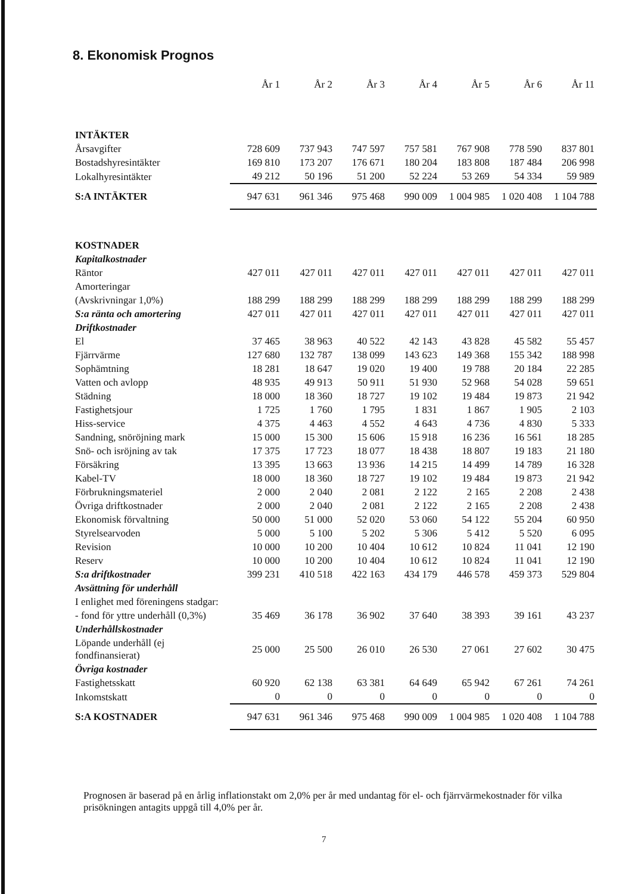8. Ekonomisk Prognos
| | År 1 | År 2 | År 3 | År 4 | År 5 | År 6 | År 11 |
| --- | --- | --- | --- | --- | --- | --- | --- |
| INTÄKTER | | | | | | | |
| Årsavgifter | 728 609 | 737 943 | 747 597 | 757 581 | 767 908 | 778 590 | 837 801 |
| Bostadshyresintäkter | 169 810 | 173 207 | 176 671 | 180 204 | 183 808 | 187 484 | 206 998 |
| Lokalhyresintäkter | 49 212 | 50 196 | 51 200 | 52 224 | 53 269 | 54 334 | 59 989 |
| S:A INTÄKTER | 947 631 | 961 346 | 975 468 | 990 009 | 1 004 985 | 1 020 408 | 1 104 788 |
| KOSTNADER | | | | | | | |
| Kapitalkostnader | | | | | | | |
| Räntor | 427 011 | 427 011 | 427 011 | 427 011 | 427 011 | 427 011 | 427 011 |
| Amorteringar | | | | | | | |
| (Avskrivningar 1,0%) | 188 299 | 188 299 | 188 299 | 188 299 | 188 299 | 188 299 | 188 299 |
| S:a ränta och amortering | 427 011 | 427 011 | 427 011 | 427 011 | 427 011 | 427 011 | 427 011 |
| Driftkostnader | | | | | | | |
| El | 37 465 | 38 963 | 40 522 | 42 143 | 43 828 | 45 582 | 55 457 |
| Fjärrvärme | 127 680 | 132 787 | 138 099 | 143 623 | 149 368 | 155 342 | 188 998 |
| Sophämtning | 18 281 | 18 647 | 19 020 | 19 400 | 19 788 | 20 184 | 22 285 |
| Vatten och avlopp | 48 935 | 49 913 | 50 911 | 51 930 | 52 968 | 54 028 | 59 651 |
| Städning | 18 000 | 18 360 | 18 727 | 19 102 | 19 484 | 19 873 | 21 942 |
| Fastighetsjour | 1 725 | 1 760 | 1 795 | 1 831 | 1 867 | 1 905 | 2 103 |
| Hiss-service | 4 375 | 4 463 | 4 552 | 4 643 | 4 736 | 4 830 | 5 333 |
| Sandning, snöröjning mark | 15 000 | 15 300 | 15 606 | 15 918 | 16 236 | 16 561 | 18 285 |
| Snö- och isröjning av tak | 17 375 | 17 723 | 18 077 | 18 438 | 18 807 | 19 183 | 21 180 |
| Försäkring | 13 395 | 13 663 | 13 936 | 14 215 | 14 499 | 14 789 | 16 328 |
| Kabel-TV | 18 000 | 18 360 | 18 727 | 19 102 | 19 484 | 19 873 | 21 942 |
| Förbrukningsmateriel | 2 000 | 2 040 | 2 081 | 2 122 | 2 165 | 2 208 | 2 438 |
| Övriga driftkostnader | 2 000 | 2 040 | 2 081 | 2 122 | 2 165 | 2 208 | 2 438 |
| Ekonomisk förvaltning | 50 000 | 51 000 | 52 020 | 53 060 | 54 122 | 55 204 | 60 950 |
| Styrelsearvoden | 5 000 | 5 100 | 5 202 | 5 306 | 5 412 | 5 520 | 6 095 |
| Revision | 10 000 | 10 200 | 10 404 | 10 612 | 10 824 | 11 041 | 12 190 |
| Reserv | 10 000 | 10 200 | 10 404 | 10 612 | 10 824 | 11 041 | 12 190 |
| S:a driftkostnader | 399 231 | 410 518 | 422 163 | 434 179 | 446 578 | 459 373 | 529 804 |
| Avsättning för underhåll | | | | | | | |
| I enlighet med föreningens stadgar: | | | | | | | |
| - fond för yttre underhåll (0,3%) | 35 469 | 36 178 | 36 902 | 37 640 | 38 393 | 39 161 | 43 237 |
| Underhållskostnader | | | | | | | |
| Löpande underhåll (ej fondfinansierat) | 25 000 | 25 500 | 26 010 | 26 530 | 27 061 | 27 602 | 30 475 |
| Övriga kostnader | | | | | | | |
| Fastighetsskatt | 60 920 | 62 138 | 63 381 | 64 649 | 65 942 | 67 261 | 74 261 |
| Inkomstskatt | 0 | 0 | 0 | 0 | 0 | 0 | 0 |
| S:A KOSTNADER | 947 631 | 961 346 | 975 468 | 990 009 | 1 004 985 | 1 020 408 | 1 104 788 |
Prognosen är baserad på en årlig inflationstakt om 2,0% per år med undantag för el- och fjärrvärmekostnader för vilka prisökningen antagits uppgå till 4,0% per år.
7